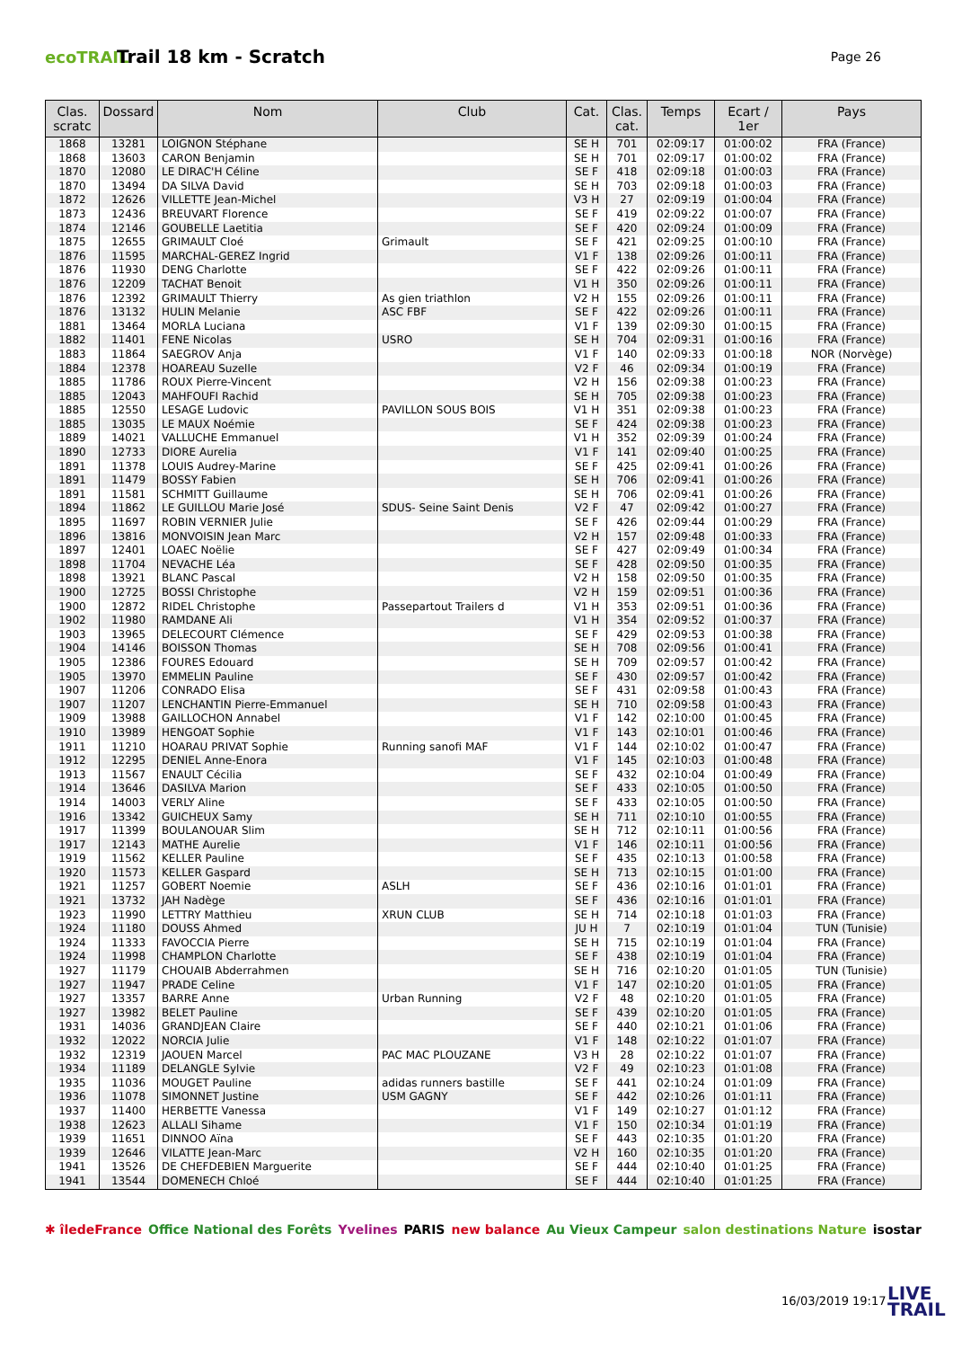ecoTRAIL
Trail 18 km - Scratch
Page 26
| Clas. scratc | Dossard | Nom | Club | Cat. | Clas. cat. | Temps | Ecart / 1er | Pays |
| --- | --- | --- | --- | --- | --- | --- | --- | --- |
| 1868 | 13281 | LOIGNON Stéphane | | SE H | 701 | 02:09:17 | 01:00:02 | FRA (France) |
| 1868 | 13603 | CARON Benjamin | | SE H | 701 | 02:09:17 | 01:00:02 | FRA (France) |
| 1870 | 12080 | LE DIRAC'H Céline | | SE F | 418 | 02:09:18 | 01:00:03 | FRA (France) |
| 1870 | 13494 | DA SILVA David | | SE H | 703 | 02:09:18 | 01:00:03 | FRA (France) |
| 1872 | 12626 | VILLETTE Jean-Michel | | V3 H | 27 | 02:09:19 | 01:00:04 | FRA (France) |
| 1873 | 12436 | BREUVART Florence | | SE F | 419 | 02:09:22 | 01:00:07 | FRA (France) |
| 1874 | 12146 | GOUBELLE Laetitia | | SE F | 420 | 02:09:24 | 01:00:09 | FRA (France) |
| 1875 | 12655 | GRIMAULT Cloé | Grimault | SE F | 421 | 02:09:25 | 01:00:10 | FRA (France) |
| 1876 | 11595 | MARCHAL-GEREZ Ingrid | | V1 F | 138 | 02:09:26 | 01:00:11 | FRA (France) |
| 1876 | 11930 | DENG Charlotte | | SE F | 422 | 02:09:26 | 01:00:11 | FRA (France) |
| 1876 | 12209 | TACHAT Benoit | | V1 H | 350 | 02:09:26 | 01:00:11 | FRA (France) |
| 1876 | 12392 | GRIMAULT Thierry | As gien triathlon | V2 H | 155 | 02:09:26 | 01:00:11 | FRA (France) |
| 1876 | 13132 | HULIN Melanie | ASC FBF | SE F | 422 | 02:09:26 | 01:00:11 | FRA (France) |
| 1881 | 13464 | MORLA Luciana | | V1 F | 139 | 02:09:30 | 01:00:15 | FRA (France) |
| 1882 | 11401 | FENE Nicolas | USRO | SE H | 704 | 02:09:31 | 01:00:16 | FRA (France) |
| 1883 | 11864 | SAEGROV Anja | | V1 F | 140 | 02:09:33 | 01:00:18 | NOR (Norvège) |
| 1884 | 12378 | HOAREAU Suzelle | | V2 F | 46 | 02:09:34 | 01:00:19 | FRA (France) |
| 1885 | 11786 | ROUX Pierre-Vincent | | V2 H | 156 | 02:09:38 | 01:00:23 | FRA (France) |
| 1885 | 12043 | MAHFOUFI Rachid | | SE H | 705 | 02:09:38 | 01:00:23 | FRA (France) |
| 1885 | 12550 | LESAGE Ludovic | PAVILLON SOUS BOIS | V1 H | 351 | 02:09:38 | 01:00:23 | FRA (France) |
| 1885 | 13035 | LE MAUX Noémie | | SE F | 424 | 02:09:38 | 01:00:23 | FRA (France) |
| 1889 | 14021 | VALLUCHE Emmanuel | | V1 H | 352 | 02:09:39 | 01:00:24 | FRA (France) |
| 1890 | 12733 | DIORE Aurelia | | V1 F | 141 | 02:09:40 | 01:00:25 | FRA (France) |
| 1891 | 11378 | LOUIS Audrey-Marine | | SE F | 425 | 02:09:41 | 01:00:26 | FRA (France) |
| 1891 | 11479 | BOSSY Fabien | | SE H | 706 | 02:09:41 | 01:00:26 | FRA (France) |
| 1891 | 11581 | SCHMITT Guillaume | | SE H | 706 | 02:09:41 | 01:00:26 | FRA (France) |
| 1894 | 11862 | LE GUILLOU Marie José | SDUS- Seine Saint Denis | V2 F | 47 | 02:09:42 | 01:00:27 | FRA (France) |
| 1895 | 11697 | ROBIN VERNIER Julie | | SE F | 426 | 02:09:44 | 01:00:29 | FRA (France) |
| 1896 | 13816 | MONVOISIN Jean Marc | | V2 H | 157 | 02:09:48 | 01:00:33 | FRA (France) |
| 1897 | 12401 | LOAEC Noëlie | | SE F | 427 | 02:09:49 | 01:00:34 | FRA (France) |
| 1898 | 11704 | NEVACHE Léa | | SE F | 428 | 02:09:50 | 01:00:35 | FRA (France) |
| 1898 | 13921 | BLANC Pascal | | V2 H | 158 | 02:09:50 | 01:00:35 | FRA (France) |
| 1900 | 12725 | BOSSI Christophe | | V2 H | 159 | 02:09:51 | 01:00:36 | FRA (France) |
| 1900 | 12872 | RIDEL Christophe | Passepartout Trailers d | V1 H | 353 | 02:09:51 | 01:00:36 | FRA (France) |
| 1902 | 11980 | RAMDANE Ali | | V1 H | 354 | 02:09:52 | 01:00:37 | FRA (France) |
| 1903 | 13965 | DELECOURT Clémence | | SE F | 429 | 02:09:53 | 01:00:38 | FRA (France) |
| 1904 | 14146 | BOISSON Thomas | | SE H | 708 | 02:09:56 | 01:00:41 | FRA (France) |
| 1905 | 12386 | FOURES Edouard | | SE H | 709 | 02:09:57 | 01:00:42 | FRA (France) |
| 1905 | 13970 | EMMELIN Pauline | | SE F | 430 | 02:09:57 | 01:00:42 | FRA (France) |
| 1907 | 11206 | CONRADO Elisa | | SE F | 431 | 02:09:58 | 01:00:43 | FRA (France) |
| 1907 | 11207 | LENCHANTIN Pierre-Emmanuel | | SE H | 710 | 02:09:58 | 01:00:43 | FRA (France) |
| 1909 | 13988 | GAILLOCHON Annabel | | V1 F | 142 | 02:10:00 | 01:00:45 | FRA (France) |
| 1910 | 13989 | HENGOAT Sophie | | V1 F | 143 | 02:10:01 | 01:00:46 | FRA (France) |
| 1911 | 11210 | HOARAU PRIVAT Sophie | Running sanofi MAF | V1 F | 144 | 02:10:02 | 01:00:47 | FRA (France) |
| 1912 | 12295 | DENIEL Anne-Enora | | V1 F | 145 | 02:10:03 | 01:00:48 | FRA (France) |
| 1913 | 11567 | ENAULT Cécilia | | SE F | 432 | 02:10:04 | 01:00:49 | FRA (France) |
| 1914 | 13646 | DASILVA Marion | | SE F | 433 | 02:10:05 | 01:00:50 | FRA (France) |
| 1914 | 14003 | VERLY Aline | | SE F | 433 | 02:10:05 | 01:00:50 | FRA (France) |
| 1916 | 13342 | GUICHEUX Samy | | SE H | 711 | 02:10:10 | 01:00:55 | FRA (France) |
| 1917 | 11399 | BOULANOUAR Slim | | SE H | 712 | 02:10:11 | 01:00:56 | FRA (France) |
| 1917 | 12143 | MATHE Aurelie | | V1 F | 146 | 02:10:11 | 01:00:56 | FRA (France) |
| 1919 | 11562 | KELLER Pauline | | SE F | 435 | 02:10:13 | 01:00:58 | FRA (France) |
| 1920 | 11573 | KELLER Gaspard | | SE H | 713 | 02:10:15 | 01:01:00 | FRA (France) |
| 1921 | 11257 | GOBERT Noemie | ASLH | SE F | 436 | 02:10:16 | 01:01:01 | FRA (France) |
| 1921 | 13732 | JAH Nadège | | SE F | 436 | 02:10:16 | 01:01:01 | FRA (France) |
| 1923 | 11990 | LETTRY Matthieu | XRUN CLUB | SE H | 714 | 02:10:18 | 01:01:03 | FRA (France) |
| 1924 | 11180 | DOUSS Ahmed | | JU H | 7 | 02:10:19 | 01:01:04 | TUN (Tunisie) |
| 1924 | 11333 | FAVOCCIA Pierre | | SE H | 715 | 02:10:19 | 01:01:04 | FRA (France) |
| 1924 | 11998 | CHAMPLON Charlotte | | SE F | 438 | 02:10:19 | 01:01:04 | FRA (France) |
| 1927 | 11179 | CHOUAIB Abderrahmen | | SE H | 716 | 02:10:20 | 01:01:05 | TUN (Tunisie) |
| 1927 | 11947 | PRADE Celine | | V1 F | 147 | 02:10:20 | 01:01:05 | FRA (France) |
| 1927 | 13357 | BARRE Anne | Urban Running | V2 F | 48 | 02:10:20 | 01:01:05 | FRA (France) |
| 1927 | 13982 | BELET Pauline | | SE F | 439 | 02:10:20 | 01:01:05 | FRA (France) |
| 1931 | 14036 | GRANDJEAN Claire | | SE F | 440 | 02:10:21 | 01:01:06 | FRA (France) |
| 1932 | 12022 | NORCIA Julie | | V1 F | 148 | 02:10:22 | 01:01:07 | FRA (France) |
| 1932 | 12319 | JAOUEN Marcel | PAC MAC PLOUZANE | V3 H | 28 | 02:10:22 | 01:01:07 | FRA (France) |
| 1934 | 11189 | DELANGLE Sylvie | | V2 F | 49 | 02:10:23 | 01:01:08 | FRA (France) |
| 1935 | 11036 | MOUGET Pauline | adidas runners bastille | SE F | 441 | 02:10:24 | 01:01:09 | FRA (France) |
| 1936 | 11078 | SIMONNET Justine | USM GAGNY | SE F | 442 | 02:10:26 | 01:01:11 | FRA (France) |
| 1937 | 11400 | HERBETTE Vanessa | | V1 F | 149 | 02:10:27 | 01:01:12 | FRA (France) |
| 1938 | 12623 | ALLALI Sihame | | V1 F | 150 | 02:10:34 | 01:01:19 | FRA (France) |
| 1939 | 11651 | DINNOO Aïna | | SE F | 443 | 02:10:35 | 01:01:20 | FRA (France) |
| 1939 | 12646 | VILATTE Jean-Marc | | V2 H | 160 | 02:10:35 | 01:01:20 | FRA (France) |
| 1941 | 13526 | DE CHEFDEBIEN Marguerite | | SE F | 444 | 02:10:40 | 01:01:25 | FRA (France) |
| 1941 | 13544 | DOMENECH Chloé | | SE F | 444 | 02:10:40 | 01:01:25 | FRA (France) |
✱ îledeFrance Office National des Forêts Yvelines PARIS new balance Au Vieux Campeur salon destinations Nature isostar
16/03/2019 19:17
LIVE
TRAIL